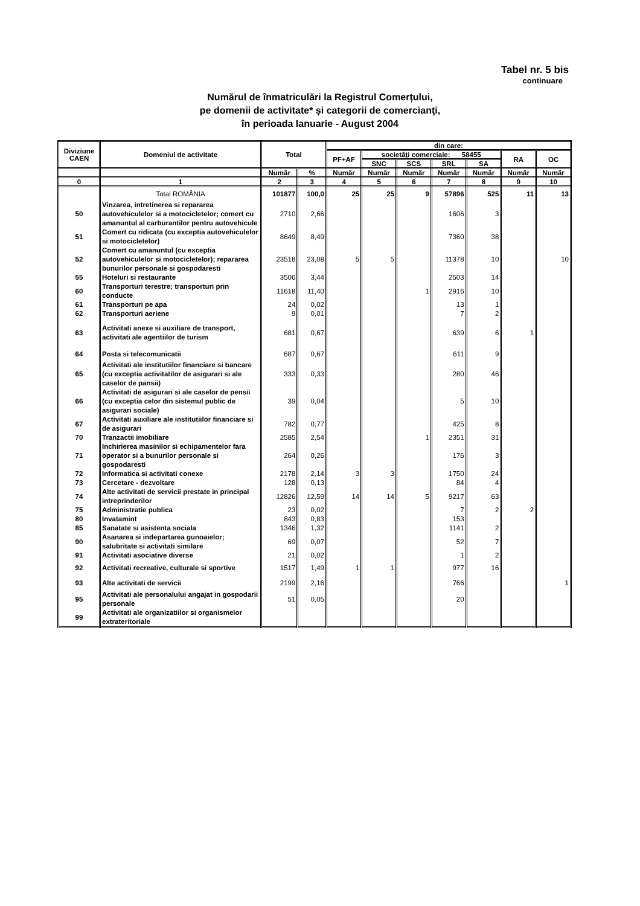Tabel nr. 5 bis
continuare
Numărul de înmatriculări la Registrul Comerțului,
pe domenii de activitate* şi categorii de comercianţi,
în perioada Ianuarie - August 2004
| Diviziune CAEN | Domeniul de activitate | Total | | din care: | | | | | | |
| --- | --- | --- | --- | --- | --- | --- | --- | --- | --- | --- |
| | | | | PF+AF | societăți comerciale: 58455 | | | | RA | OC |
| | | | | | SNC | SCS | SRL | SA | | |
| | | Număr | % | Număr | Număr | Număr | Număr | Număr | Număr | Număr |
| 0 | 1 | 2 | 3 | 4 | 5 | 6 | 7 | 8 | 9 | 10 |
| | Total ROMÂNIA | 101877 | 100,0 | 25 | 25 | 9 | 57896 | 525 | 11 | 13 |
| 50 | Vinzarea, intretinerea si repararea autovehiculelor si a motocicletelor; comert cu amanuntul al carburantilor pentru autovehicule | 2710 | 2,66 | | | | 1606 | 3 | | |
| 51 | Comert cu ridicata (cu exceptia autovehiculelor si motocicletelor) | 8649 | 8,49 | | | | 7360 | 38 | | |
| 52 | Comert cu amanuntul (cu exceptia autovehiculelor si motocicletelor); repararea bunurilor personale si gospodaresti | 23518 | 23,08 | 5 | 5 | | 11378 | 10 | | 10 |
| 55 | Hoteluri si restaurante | 3506 | 3,44 | | | | 2503 | 14 | | |
| 60 | Transporturi terestre; transporturi prin conducte | 11618 | 11,40 | | | 1 | 2916 | 10 | | |
| 61 | Transporturi pe apa | 24 | 0,02 | | | | 13 | 1 | | |
| 62 | Transporturi aeriene | 9 | 0,01 | | | | 7 | 2 | | |
| 63 | Activitati anexe si auxiliare de transport, activitati ale agentiilor de turism | 681 | 0,67 | | | | 639 | 6 | 1 | |
| 64 | Posta si telecomunicatii | 687 | 0,67 | | | | 611 | 9 | | |
| 65 | Activitati ale institutiilor financiare si bancare (cu exceptia activitatilor de asigurari si ale caselor de pansii) | 333 | 0,33 | | | | 280 | 46 | | |
| 66 | Activitati de asigurari si ale caselor de pensii (cu exceptia celor din sistemul public de asigurari sociale) | 39 | 0,04 | | | | 5 | 10 | | |
| 67 | Activitati auxiliare ale institutiilor financiare si de asigurari | 782 | 0,77 | | | | 425 | 8 | | |
| 70 | Tranzactii imobiliare | 2585 | 2,54 | | | 1 | 2351 | 31 | | |
| 71 | Inchirierea masinilor si echipamentelor fara operator si a bunurilor personale si gospodaresti | 264 | 0,26 | | | | 176 | 3 | | |
| 72 | Informatica si activitati conexe | 2178 | 2,14 | 3 | 3 | | 1750 | 24 | | |
| 73 | Cercetare - dezvoltare | 128 | 0,13 | | | | 84 | 4 | | |
| 74 | Alte activitati de servicii prestate in principal intreprinderilor | 12826 | 12,59 | 14 | 14 | 5 | 9217 | 63 | | |
| 75 | Administratie publica | 23 | 0,02 | | | | 7 | 2 | 2 | |
| 80 | Invatamint | 843 | 0,83 | | | | 153 | | | |
| 85 | Sanatate si asistenta sociala | 1346 | 1,32 | | | | 1141 | 2 | | |
| 90 | Asanarea si indepartarea gunoaielor; salubritate si activitati similare | 69 | 0,07 | | | | 52 | 7 | | |
| 91 | Activitati asociative diverse | 21 | 0,02 | | | | 1 | 2 | | |
| 92 | Activitati recreative, culturale si sportive | 1517 | 1,49 | 1 | 1 | | 977 | 16 | | |
| 93 | Alte activitati de servicii | 2199 | 2,16 | | | | 766 | | | 1 |
| 95 | Activitati ale personalului angajat in gospodarii personale | 51 | 0,05 | | | | 20 | | | |
| 99 | Activitati ale organizatiilor si organismelor extrateritoriale | | | | | | | | | |